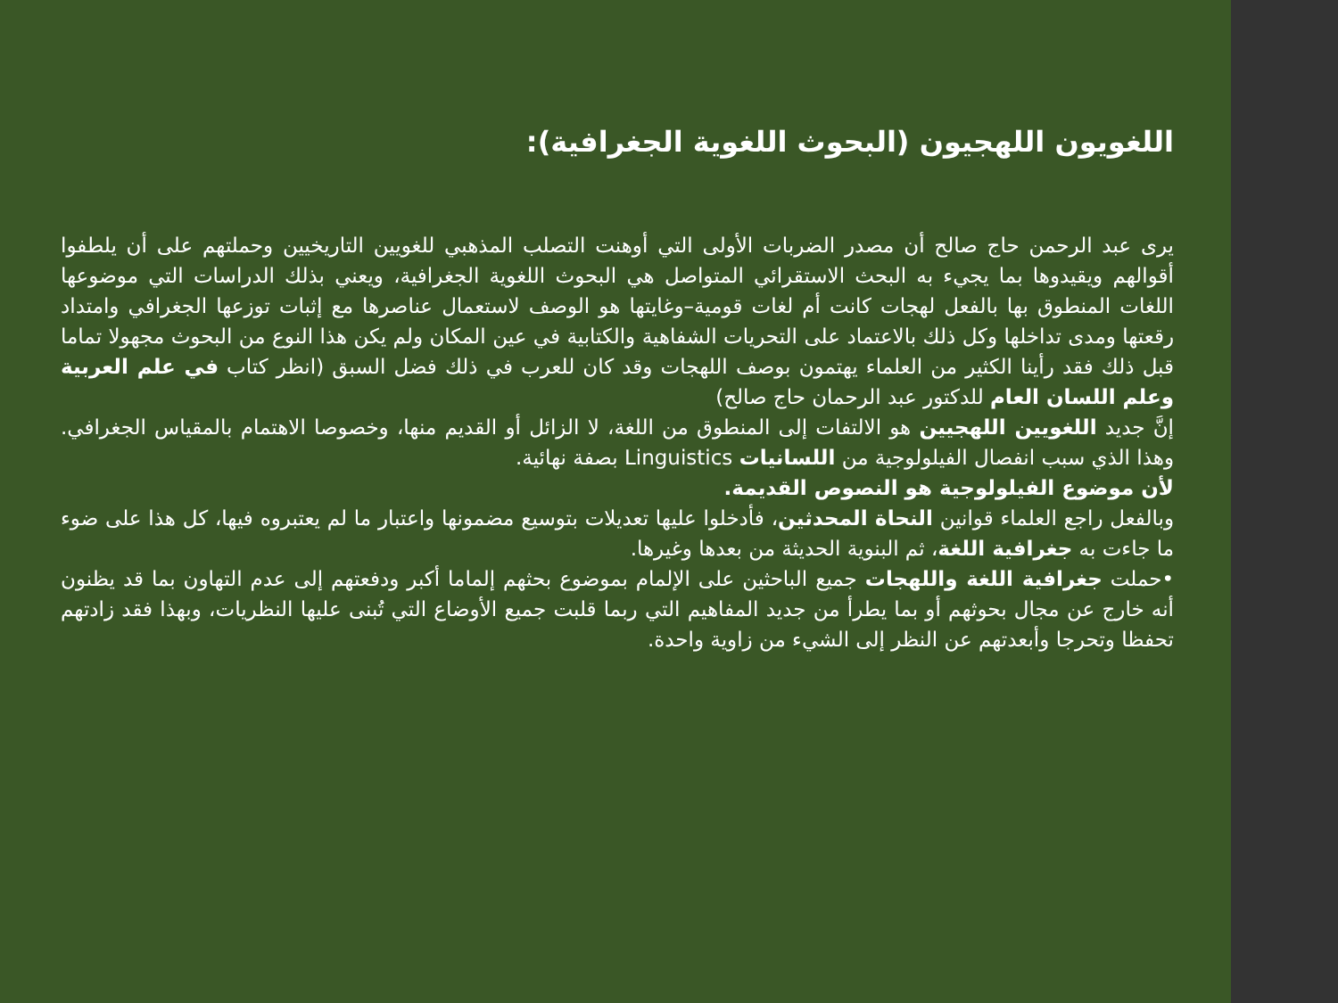اللغويون اللهجيون (البحوث اللغوية الجغرافية):
يرى عبد الرحمن حاج صالح أن مصدر الضربات الأولى التي أوهنت التصلب المذهبي للغويين التاريخيين وحملتهم على أن يلطفوا أقوالهم ويقيدوها بما يجيء به البحث الاستقرائي المتواصل هي البحوث اللغوية الجغرافية، ويعني بذلك الدراسات التي موضوعها اللغات المنطوق بها بالفعل لهجات كانت أم لغات قومية–وغايتها هو الوصف لاستعمال عناصرها مع إثبات توزعها الجغرافي وامتداد رقعتها ومدى تداخلها وكل ذلك بالاعتماد على التحريات الشفاهية والكتابية في عين المكان ولم يكن هذا النوع من البحوث مجهولا تماما قبل ذلك فقد رأينا الكثير من العلماء يهتمون بوصف اللهجات وقد كان للعرب في ذلك فضل السبق (انظر كتاب في علم العربية وعلم اللسان العام للدكتور عبد الرحمان حاج صالح)
إنَّ جديد اللغويين اللهجيين هو الالتفات إلى المنطوق من اللغة، لا الزائل أو القديم منها، وخصوصا الاهتمام بالمقياس الجغرافي. وهذا الذي سبب انفصال الفيلولوجية من اللسانيات Linguistics بصفة نهائية.
لأن موضوع الفيلولوجية هو النصوص القديمة.
وبالفعل راجع العلماء قوانين النحاة المحدثين، فأدخلوا عليها تعديلات بتوسيع مضمونها واعتبار ما لم يعتبروه فيها، كل هذا على ضوء ما جاءت به جغرافية اللغة، ثم البنوية الحديثة من بعدها وغيرها.
•حملت جغرافية اللغة واللهجات جميع الباحثين على الإلمام بموضوع بحثهم إلماما أكبر ودفعتهم إلى عدم التهاون بما قد يظنون أنه خارج عن مجال بحوثهم أو بما يطرأ من جديد المفاهيم التي ربما قلبت جميع الأوضاع التي تُبنى عليها النظريات، وبهذا فقد زادتهم تحفظا وتحرجا وأبعدتهم عن النظر إلى الشيء من زاوية واحدة.